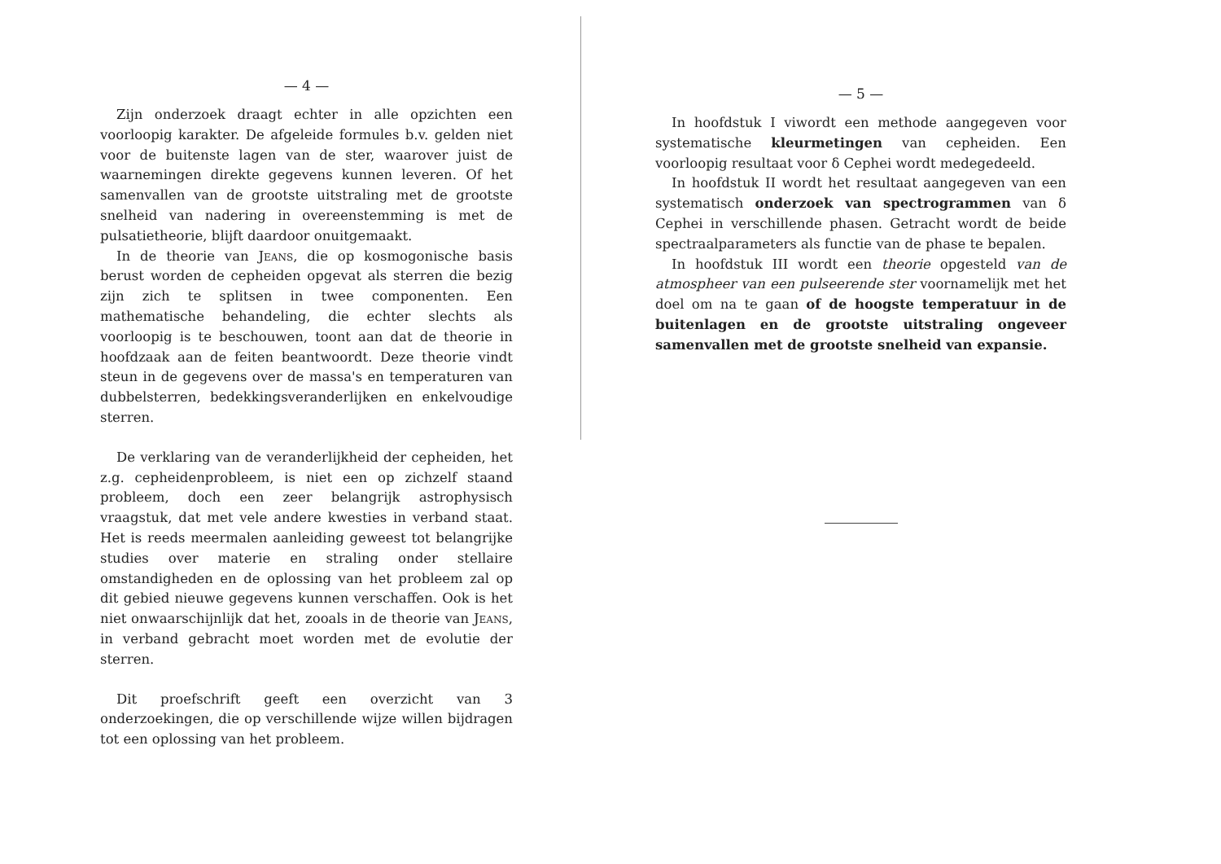— 4 —
Zijn onderzoek draagt echter in alle opzichten een voorloopig karakter. De afgeleide formules b.v. gelden niet voor de buitenste lagen van de ster, waarover juist de waarnemingen direkte gegevens kunnen leveren. Of het samenvallen van de grootste uitstraling met de grootste snelheid van nadering in overeenstemming is met de pulsatietheorie, blijft daardoor onuitgemaakt.
In de theorie van Jeans, die op kosmogonische basis berust worden de cepheiden opgevat als sterren die bezig zijn zich te splitsen in twee componenten. Een mathematische behandeling, die echter slechts als voorloopig is te beschouwen, toont aan dat de theorie in hoofdzaak aan de feiten beantwoordt. Deze theorie vindt steun in de gegevens over de massa's en temperaturen van dubbelsterren, bedekkingsveranderlijken en enkelvoudige sterren.
De verklaring van de veranderlijkheid der cepheiden, het z.g. cepheidenprobleem, is niet een op zichzelf staand probleem, doch een zeer belangrijk astrophysisch vraagstuk, dat met vele andere kwesties in verband staat. Het is reeds meermalen aanleiding geweest tot belangrijke studies over materie en straling onder stellaire omstandigheden en de oplossing van het probleem zal op dit gebied nieuwe gegevens kunnen verschaffen. Ook is het niet onwaarschijnlijk dat het, zooals in de theorie van Jeans, in verband gebracht moet worden met de evolutie der sterren.
Dit proefschrift geeft een overzicht van 3 onderzoekingen, die op verschillende wijze willen bijdragen tot een oplossing van het probleem.
— 5 —
In hoofdstuk I viwordt een methode aangegeven voor systematische kleurmetingen van cepheiden. Een voorloopig resultaat voor δ Cephei wordt medegedeeld.
In hoofdstuk II wordt het resultaat aangegeven van een systematisch onderzoek van spectrogrammen van δ Cephei in verschillende phasen. Getracht wordt de beide spectraalparameters als functie van de phase te bepalen.
In hoofdstuk III wordt een theorie opgesteld van de atmospheer van een pulseerende ster voornamelijk met het doel om na te gaan of de hoogste temperatuur in de buitenlagen en de grootste uitstraling ongeveer samenvallen met de grootste snelheid van expansie.